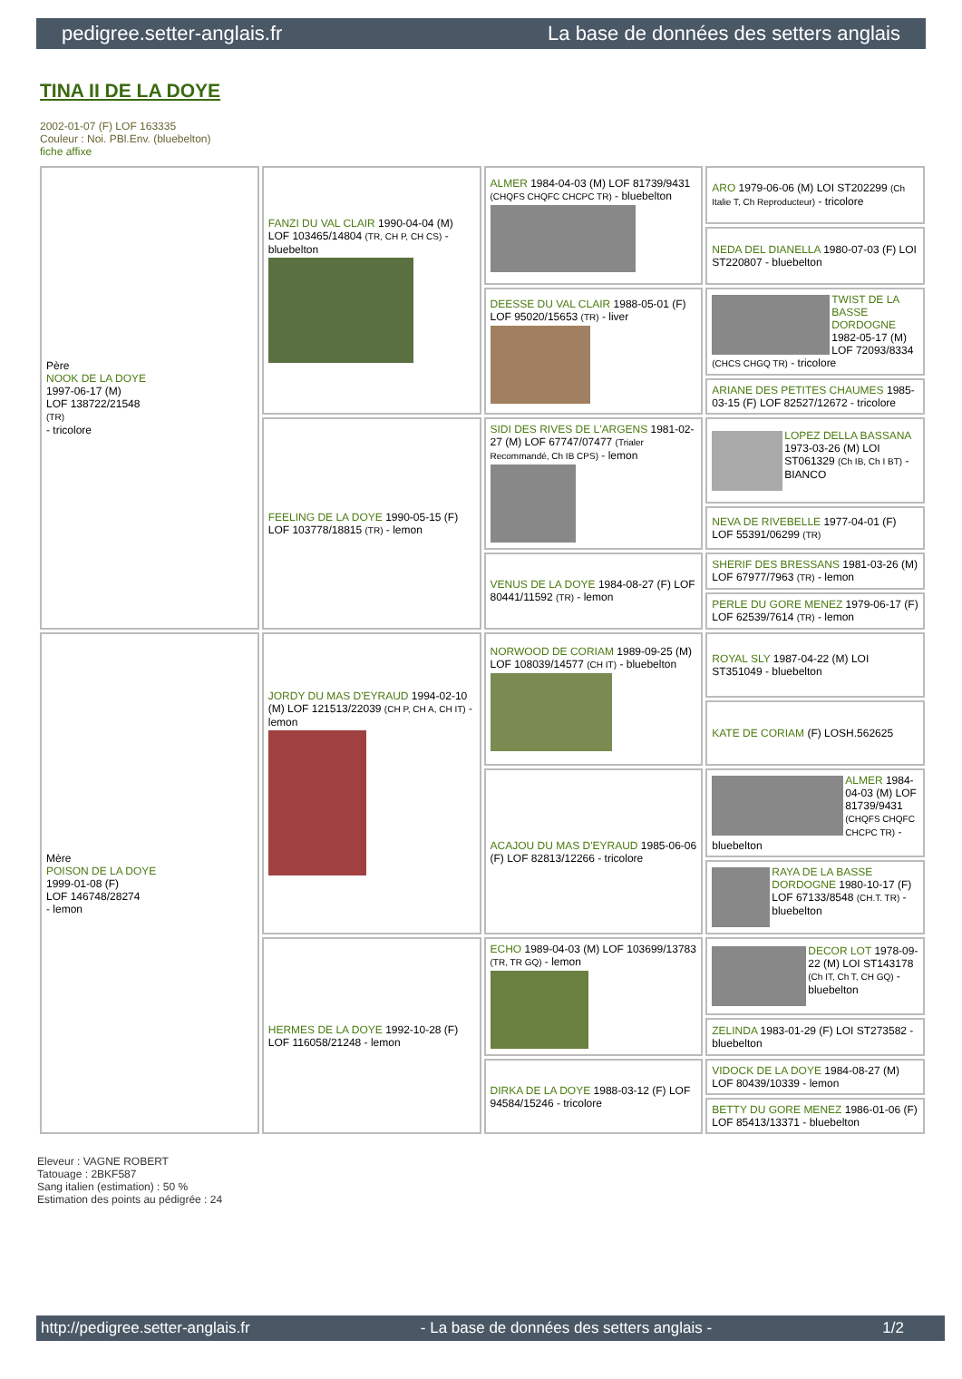pedigree.setter-anglais.fr La base de données des setters anglais
TINA II DE LA DOYE
2002-01-07 (F) LOF 163335
Couleur : Noi. PBl.Env. (bluebelton)
fiche affixe
| Père NOOK DE LA DOYE 1997-06-17 (M) LOF 138722/21548 (TR) - tricolore | FANZI DU VAL CLAIR 1990-04-04 (M) LOF 103465/14804 (TR, CH P, CH CS) - bluebelton | ALMER 1984-04-03 (M) LOF 81739/9431 (CHQFS CHQFC CHCPC TR) - bluebelton | ARO 1979-06-06 (M) LOI ST202299 (Ch Italie T, Ch Reproducteur) - tricolore |
| | | | NEDA DEL DIANELLA 1980-07-03 (F) LOI ST220807 - bluebelton |
| | | DEESSE DU VAL CLAIR 1988-05-01 (F) LOF 95020/15653 (TR) - liver | TWIST DE LA BASSE DORDOGNE 1982-05-17 (M) LOF 72093/8334 (CHCS CHGQ TR) - tricolore |
| | | | ARIANE DES PETITES CHAUMES 1985-03-15 (F) LOF 82527/12672 - tricolore |
| | FEELING DE LA DOYE 1990-05-15 (F) LOF 103778/18815 (TR) - lemon | SIDI DES RIVES DE L'ARGENS 1981-02-27 (M) LOF 67747/07477 (Trialer Recommandé, Ch IB CPS) - lemon | LOPEZ DELLA BASSANA 1973-03-26 (M) LOI ST061329 (Ch IB, Ch I BT) - BIANCO |
| | | | NEVA DE RIVEBELLE 1977-04-01 (F) LOF 55391/06299 (TR) |
| | | VENUS DE LA DOYE 1984-08-27 (F) LOF 80441/11592 (TR) - lemon | SHERIF DES BRESSANS 1981-03-26 (M) LOF 67977/7963 (TR) - lemon |
| | | | PERLE DU GORE MENEZ 1979-06-17 (F) LOF 62539/7614 (TR) - lemon |
| Mère POISON DE LA DOYE 1999-01-08 (F) LOF 146748/28274 - lemon | JORDY DU MAS D'EYRAUD 1994-02-10 (M) LOF 121513/22039 (CH P, CH A, CH IT) - lemon | NORWOOD DE CORIAM 1989-09-25 (M) LOF 108039/14577 (CH IT) - bluebelton | ROYAL SLY 1987-04-22 (M) LOI ST351049 - bluebelton |
| | | | KATE DE CORIAM (F) LOSH.562625 |
| | | ACAJOU DU MAS D'EYRAUD 1985-06-06 (F) LOF 82813/12266 - tricolore | ALMER 1984-04-03 (M) LOF 81739/9431 (CHQFS CHQFC CHCPC TR) - bluebelton |
| | | | RAYA DE LA BASSE DORDOGNE 1980-10-17 (F) LOF 67133/8548 (CH.T. TR) - bluebelton |
| | HERMES DE LA DOYE 1992-10-28 (F) LOF 116058/21248 - lemon | ECHO 1989-04-03 (M) LOF 103699/13783 (TR, TR GQ) - lemon | DECOR LOT 1978-09-22 (M) LOI ST143178 (Ch IT, Ch T, CH GQ) - bluebelton |
| | | | ZELINDA 1983-01-29 (F) LOI ST273582 - bluebelton |
| | | DIRKA DE LA DOYE 1988-03-12 (F) LOF 94584/15246 - tricolore | VIDOCK DE LA DOYE 1984-08-27 (M) LOF 80439/10339 - lemon |
| | | | BETTY DU GORE MENEZ 1986-01-06 (F) LOF 85413/13371 - bluebelton |
Eleveur : VAGNE ROBERT
Tatouage : 2BKF587
Sang italien (estimation) : 50 %
Estimation des points au pédigrée : 24
http://pedigree.setter-anglais.fr - La base de données des setters anglais - 1/2